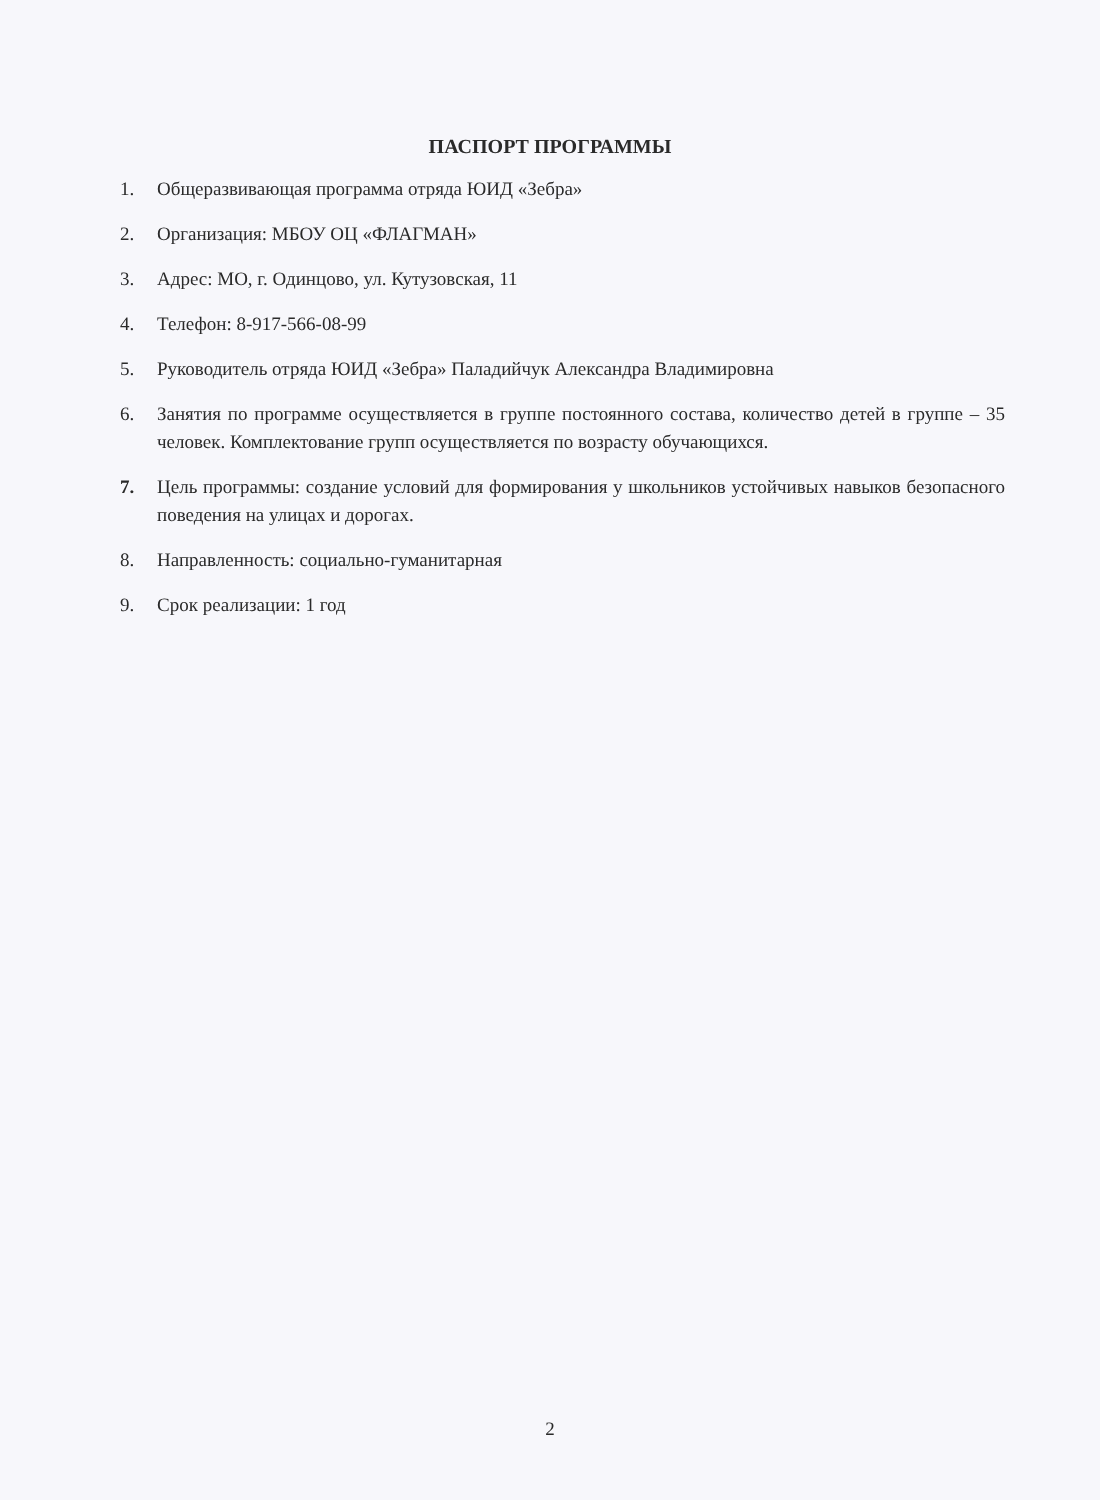ПАСПОРТ ПРОГРАММЫ
1. Общеразвивающая программа отряда ЮИД «Зебра»
2. Организация: МБОУ ОЦ «ФЛАГМАН»
3. Адрес: МО, г. Одинцово, ул. Кутузовская, 11
4. Телефон: 8-917-566-08-99
5. Руководитель отряда ЮИД «Зебра» Паладийчук Александра Владимировна
6. Занятия по программе осуществляется в группе постоянного состава, количество детей в группе – 35 человек. Комплектование групп осуществляется по возрасту обучающихся.
7. Цель программы: создание условий для формирования у школьников устойчивых навыков безопасного поведения на улицах и дорогах.
8. Направленность: социально-гуманитарная
9. Срок реализации: 1 год
2